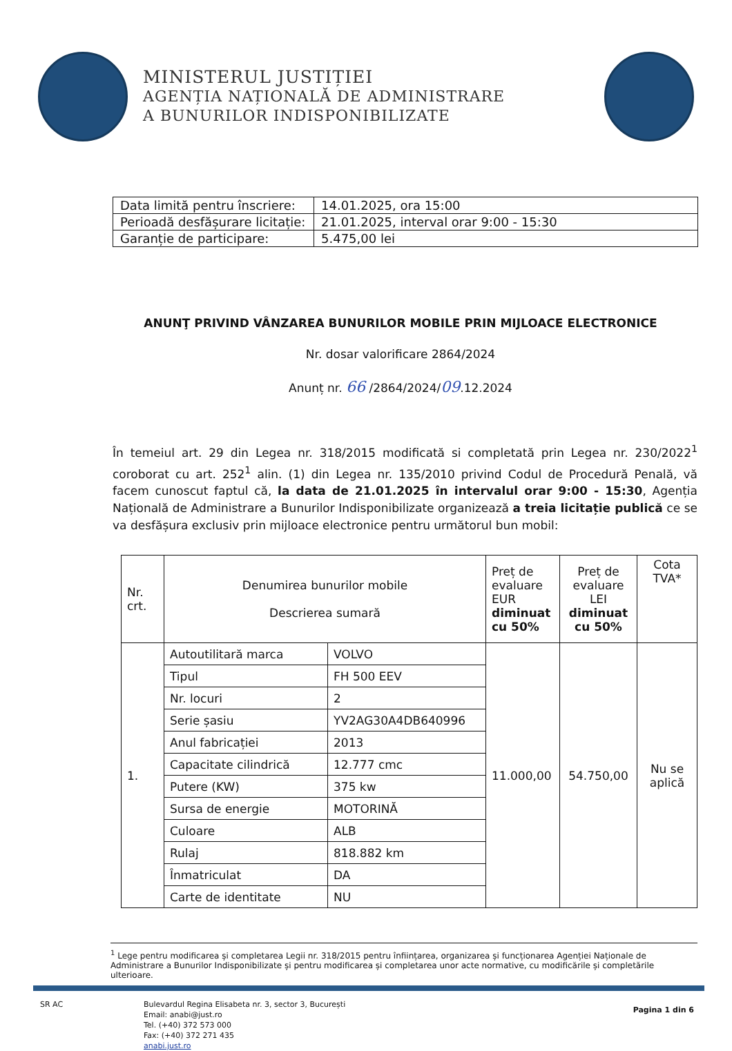MINISTERUL JUSTIȚIEI
AGENȚIA NAȚIONALĂ DE ADMINISTRARE
A BUNURILOR INDISPONIBILIZATE
| Data limită pentru înscriere: | 14.01.2025, ora 15:00 |
| Perioadă desfășurare licitație: | 21.01.2025, interval orar 9:00 - 15:30 |
| Garanție de participare: | 5.475,00 lei |
ANUNŢ PRIVIND VÂNZAREA BUNURILOR MOBILE PRIN MIJLOACE ELECTRONICE
Nr. dosar valorificare 2864/2024
Anunț nr. 66 /2864/2024/09.12.2024
În temeiul art. 29 din Legea nr. 318/2015 modificată si completată prin Legea nr. 230/2022<sup>1</sup> coroborat cu art. 252<sup>1</sup> alin. (1) din Legea nr. 135/2010 privind Codul de Procedură Penală, vă facem cunoscut faptul că, la data de 21.01.2025 în intervalul orar 9:00 - 15:30, Agenția Națională de Administrare a Bunurilor Indisponibilizate organizează a treia licitație publică ce se va desfășura exclusiv prin mijloace electronice pentru următorul bun mobil:
| Nr. crt. | Denumirea bunurilor mobile Descrierea sumară | | Preț de evaluare EUR diminuat cu 50% | Preț de evaluare LEI diminuat cu 50% | Cota TVA* |
| --- | --- | --- | --- | --- | --- |
| 1. | Autoutilitară marca | VOLVO | 11.000,00 | 54.750,00 | Nu se aplică |
| | Tipul | FH 500 EEV | | | |
| | Nr. locuri | 2 | | | |
| | Serie șasiu | YV2AG30A4DB640996 | | | |
| | Anul fabricației | 2013 | | | |
| | Capacitate cilindrică | 12.777 cmc | | | |
| | Putere (KW) | 375 kw | | | |
| | Sursa de energie | MOTORINĂ | | | |
| | Culoare | ALB | | | |
| | Rulaj | 818.882 km | | | |
| | Înmatriculat | DA | | | |
| | Carte de identitate | NU | | | |
<sup>1</sup> Lege pentru modificarea și completarea Legii nr. 318/2015 pentru înființarea, organizarea și funcționarea Agenției Naționale de Administrare a Bunurilor Indisponibilizate și pentru modificarea și completarea unor acte normative, cu modificările și completările ulterioare.
SR AC Bulevardul Regina Elisabeta nr. 3, sector 3, București
Email: anabi@just.ro
Tel. (+40) 372 573 000
Fax: (+40) 372 271 435
anabi.just.ro
Pagina 1 din 6